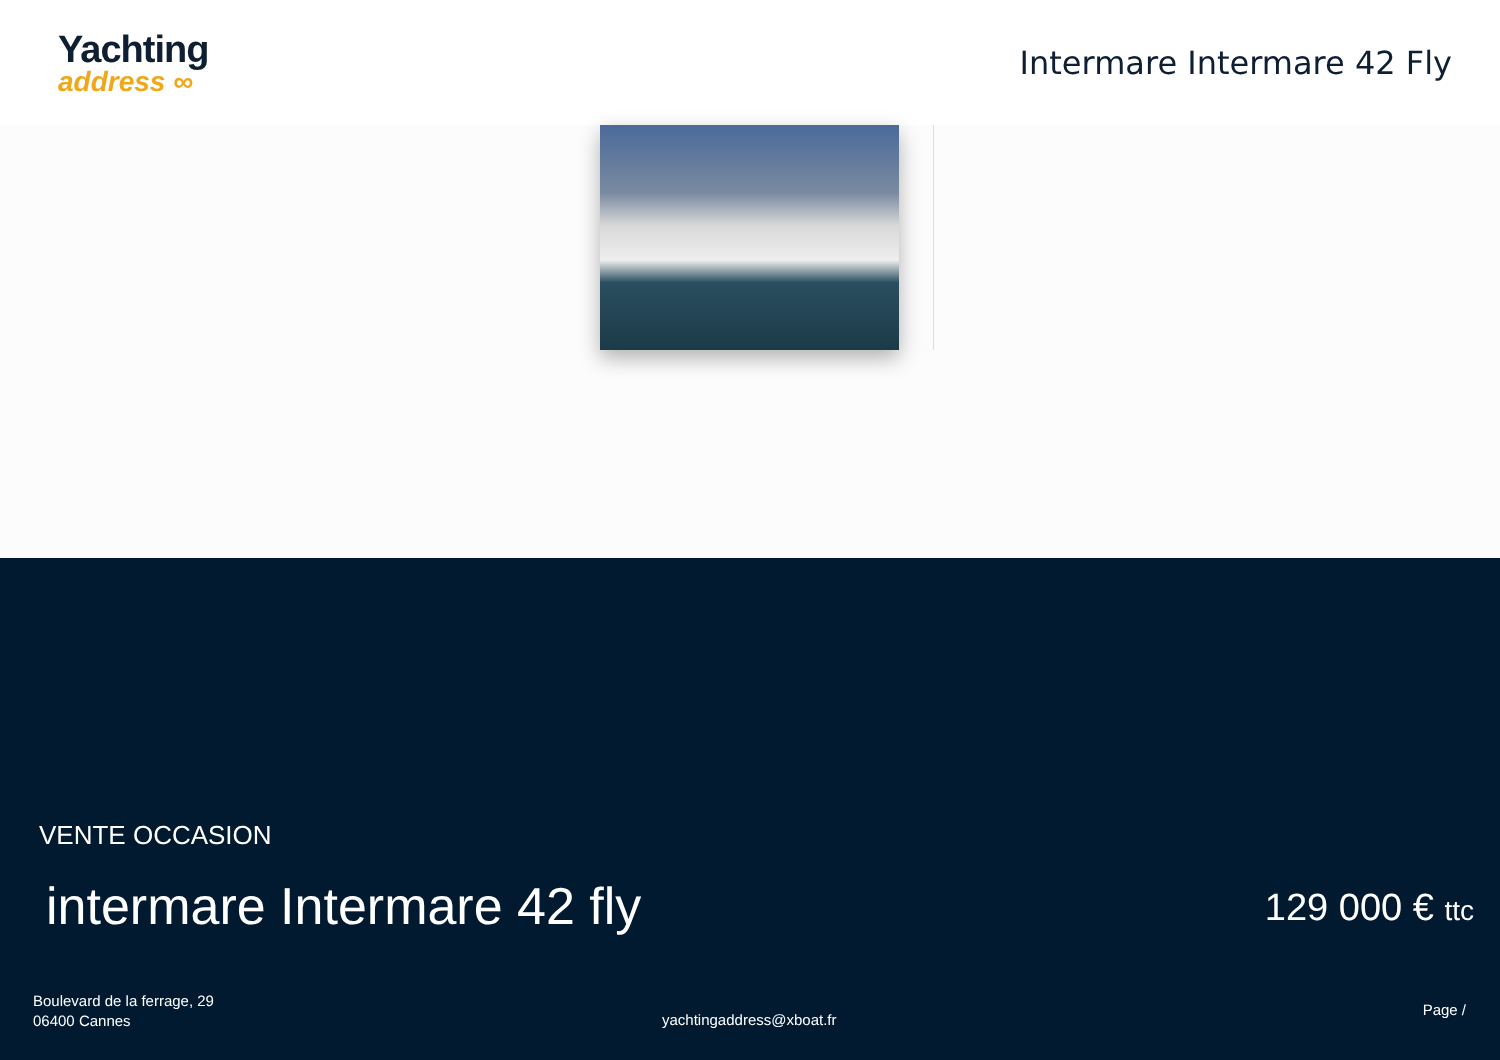Yachting
address ∞
Intermare Intermare 42 Fly
VENTE OCCASION
intermare Intermare 42 fly 129 000 € ttc
Boulevard de la ferrage, 29
06400 Cannes
yachtingaddress@xboat.fr
Page /